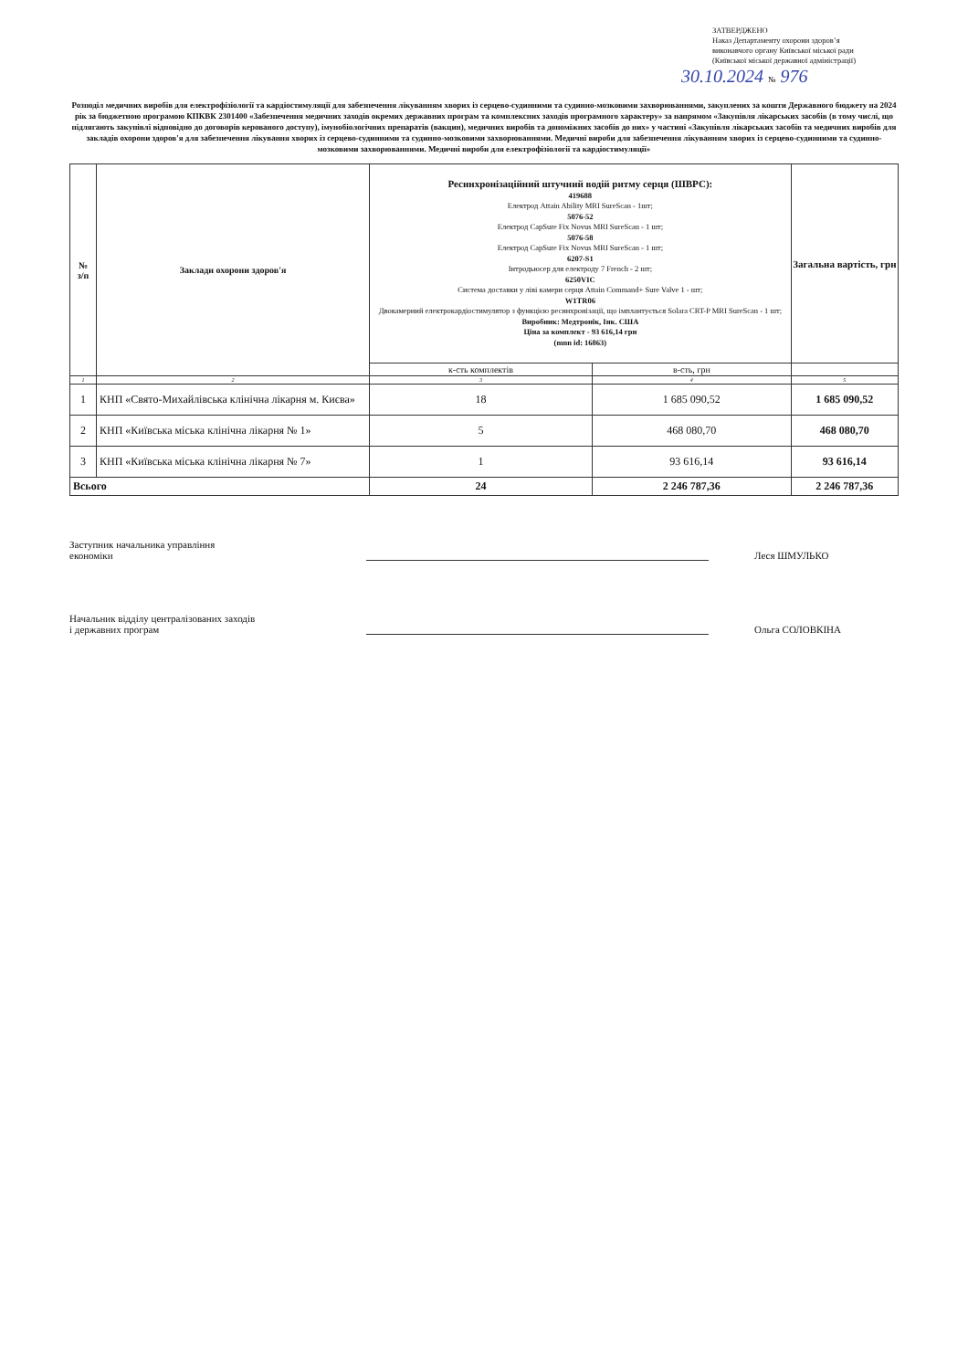ЗАТВЕРДЖЕНО
Наказ Департаменту охорони здоров’я
виконавчого органу Київської міської ради
(Київської міської державної адміністрації)
30.10.2024 № 976
Розподіл медичних виробів для електрофізіології та кардіостимуляції для забезпечення лікуванням хворих із серцево-судинними та судинно-мозковими захворюваннями, закуплених за кошти Державного бюджету на 2024 рік за бюджетною програмою КПКВК 2301400 «Забезпечення медичних заходів окремих державних програм та комплексних заходів програмного характеру» за напрямом «Закупівля лікарських засобів (в тому числі, що підлягають закупівлі відповідно до договорів керованого доступу), імунобіологічних препаратів (вакцин), медичних виробів та допоміжних засобів до них» у частині «Закупівля лікарських засобів та медичних виробів для закладів охорони здоров'я для забезпечення лікування хворих із серцево-судинними та судинно-мозковими захворюваннями. Медичні вироби для забезпечення лікуванням хворих із серцево-судинними та судинно-мозковими захворюваннями. Медичні вироби для електрофізіології та кардіостимуляції»
| № з/п | Заклади охорони здоров'я | Ресинхронізаційний штучний водій ритму серця (ШВРС): 419688 Електрод Attain Ability MRI SureScan - 1шт; 5076-52 Електрод CapSure Fix Novus MRI SureScan - 1 шт; 5076-58 Електрод CapSure Fix Novus MRI SureScan - 1 шт; 6207-S1 Інтродьюсер для електроду 7 French - 2 шт; 6250VIC Система доставки у ліві камери серця Attain Command+ Sure Valve 1 - шт; W1TR06 Двокамерний електрокардіостимулятор з функцією ресинхронізації, що імплантується Solara CRT-P MRI SureScan - 1 шт; Виробник: Медтронік, Інк. США Ціна за комплект - 93 616,14 грн (mnn id: 16863) | | Загальна вартість, грн |
| --- | --- | --- | --- | --- |
| | | к-сть комплектів | в-сть, грн | |
| 1 | 2 | 3 | 4 | 5 |
| 1 | КНП «Свято-Михайлівська клінічна лікарня м. Києва» | 18 | 1 685 090,52 | 1 685 090,52 |
| 2 | КНП «Київська міська клінічна лікарня № 1» | 5 | 468 080,70 | 468 080,70 |
| 3 | КНП «Київська міська клінічна лікарня № 7» | 1 | 93 616,14 | 93 616,14 |
| Всього | | 24 | 2 246 787,36 | 2 246 787,36 |
Заступник начальника управління
економіки
Леся ШМУЛЬКО
Начальник відділу централізованих заходів
і державних програм
Ольга СОЛОВКІНА